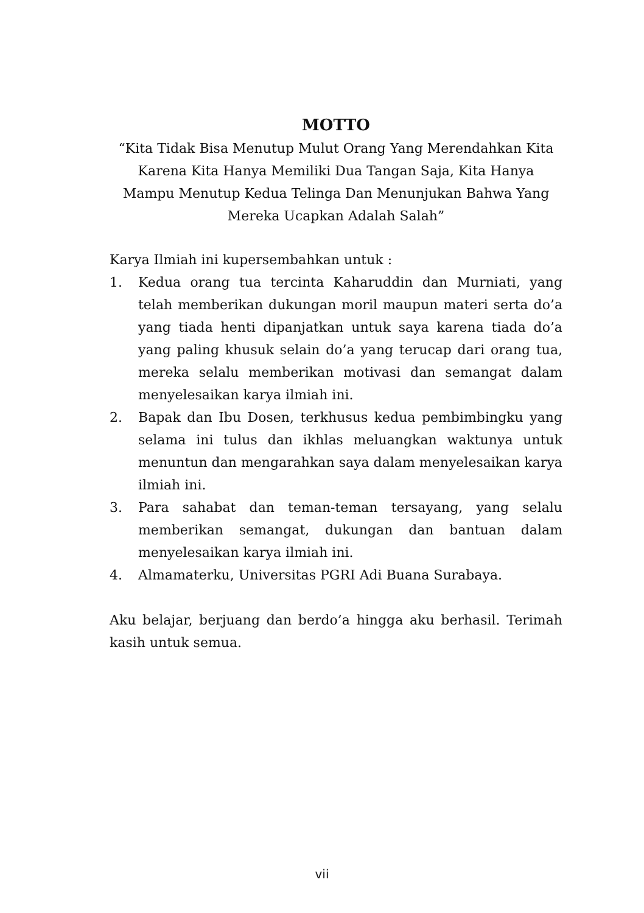MOTTO
“Kita Tidak Bisa Menutup Mulut Orang Yang Merendahkan Kita
Karena Kita Hanya Memiliki Dua Tangan Saja, Kita Hanya
Mampu Menutup Kedua Telinga Dan Menunjukan Bahwa Yang
Mereka Ucapkan Adalah Salah”
Karya Ilmiah ini kupersembahkan untuk :
1. Kedua orang tua tercinta Kaharuddin dan Murniati, yang telah memberikan dukungan moril maupun materi serta do’a yang tiada henti dipanjatkan untuk saya karena tiada do’a yang paling khusuk selain do’a yang terucap dari orang tua, mereka selalu memberikan motivasi dan semangat dalam menyelesaikan karya ilmiah ini.
2. Bapak dan Ibu Dosen, terkhusus kedua pembimbingku yang selama ini tulus dan ikhlas meluangkan waktunya untuk menuntun dan mengarahkan saya dalam menyelesaikan karya ilmiah ini.
3. Para sahabat dan teman-teman tersayang, yang selalu memberikan semangat, dukungan dan bantuan dalam menyelesaikan karya ilmiah ini.
4. Almamaterku, Universitas PGRI Adi Buana Surabaya.
Aku belajar, berjuang dan berdo’a hingga aku berhasil. Terimah kasih untuk semua.
vii